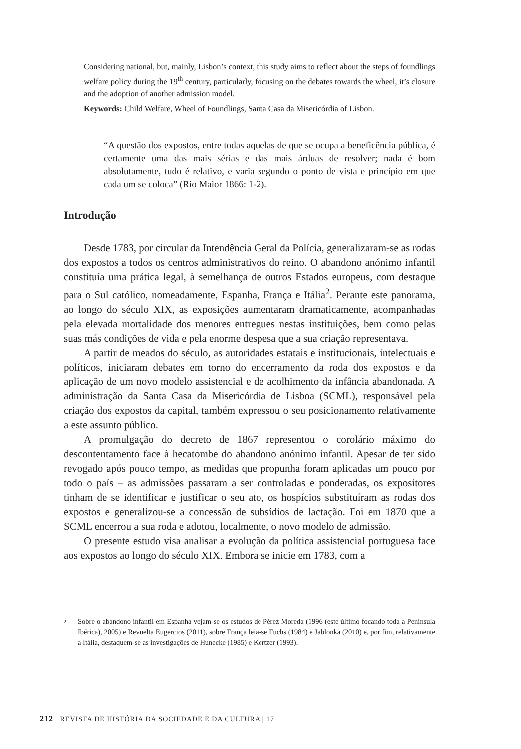Considering national, but, mainly, Lisbon’s context, this study aims to reflect about the steps of foundlings welfare policy during the 19<sup>th</sup> century, particularly, focusing on the debates towards the wheel, it’s closure and the adoption of another admission model.
Keywords: Child Welfare, Wheel of Foundlings, Santa Casa da Misericórdia of Lisbon.
“A questão dos expostos, entre todas aquelas de que se ocupa a beneficência pública, é certamente uma das mais sérias e das mais árduas de resolver; nada é bom absolutamente, tudo é relativo, e varia segundo o ponto de vista e princípio em que cada um se coloca” (Rio Maior 1866: 1-2).
Introdução
Desde 1783, por circular da Intendência Geral da Polícia, generalizaram-se as rodas dos expostos a todos os centros administrativos do reino. O abandono anónimo infantil constituía uma prática legal, à semelhança de outros Estados europeus, com destaque para o Sul católico, nomeadamente, Espanha, França e Itália<sup>2</sup>. Perante este panorama, ao longo do século XIX, as exposições aumentaram dramaticamente, acompanhadas pela elevada mortalidade dos menores entregues nestas instituições, bem como pelas suas más condições de vida e pela enorme despesa que a sua criação representava.
A partir de meados do século, as autoridades estatais e institucionais, intelectuais e políticos, iniciaram debates em torno do encerramento da roda dos expostos e da aplicação de um novo modelo assistencial e de acolhimento da infância abandonada. A administração da Santa Casa da Misericórdia de Lisboa (SCML), responsável pela criação dos expostos da capital, também expressou o seu posicionamento relativamente a este assunto público.
A promulgação do decreto de 1867 representou o corolário máximo do descontentamento face à hecatombe do abandono anónimo infantil. Apesar de ter sido revogado após pouco tempo, as medidas que propunha foram aplicadas um pouco por todo o país – as admissões passaram a ser controladas e ponderadas, os expositores tinham de se identificar e justificar o seu ato, os hospícios substituíram as rodas dos expostos e generalizou-se a concessão de subsídios de lactação. Foi em 1870 que a SCML encerrou a sua roda e adotou, localmente, o novo modelo de admissão.
O presente estudo visa analisar a evolução da política assistencial portuguesa face aos expostos ao longo do século XIX. Embora se inicie em 1783, com a
2
Sobre o abandono infantil em Espanha vejam-se os estudos de Pérez Moreda (1996 (este último focando toda a Península Ibérica), 2005) e Revuelta Eugercios (2011), sobre França leia-se Fuchs (1984) e Jablonka (2010) e, por fim, relativamente a Itália, destaquem-se as investigações de Hunecke (1985) e Kertzer (1993).
212 REVISTA DE HISTÓRIA DA SOCIEDADE E DA CULTURA | 17